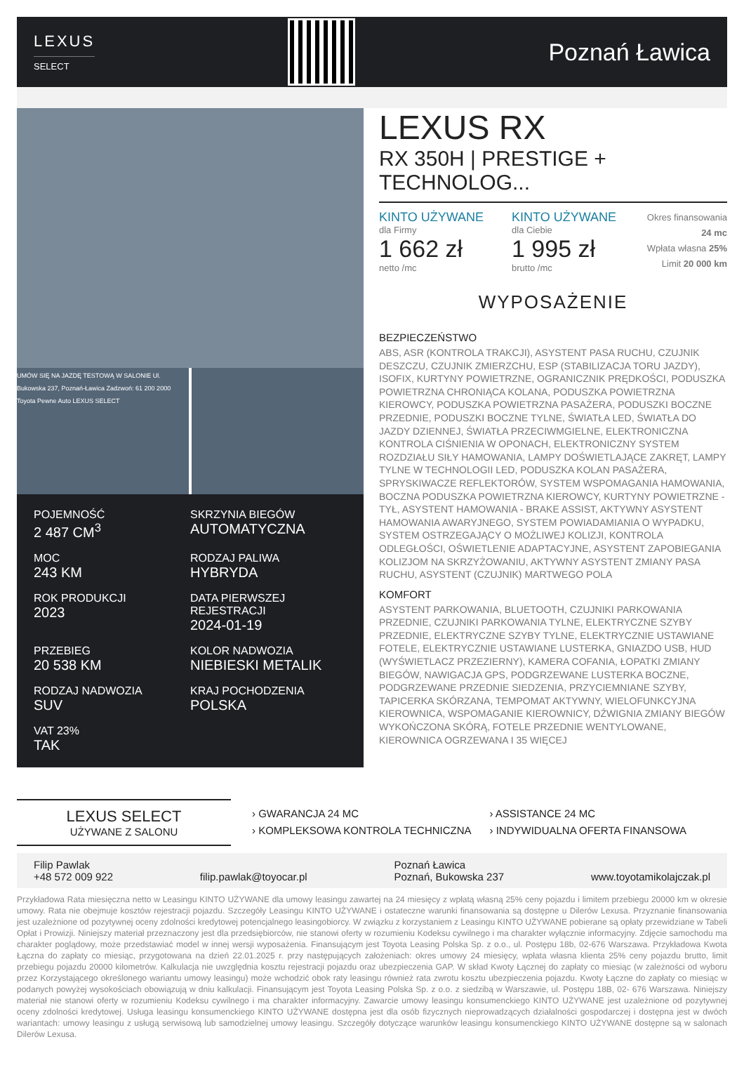LEXUS
SELECT
Poznań Ławica
UMÓW SIĘ NA JAZDĘ TESTOWĄ W SALONIE Ul. Bukowska 237, Poznań-Ławica Zadzwoń: 61 200 2000 Toyota Pewne Auto LEXUS SELECT
POJEMNOŚĆ
2 487 CM<sup>3</sup>
SKRZYNIA BIEGÓW
AUTOMATYCZNA
MOC
243 KM
RODZAJ PALIWA
HYBRYDA
ROK PRODUKCJI
2023
DATA PIERWSZEJ REJESTRACJI
2024-01-19
PRZEBIEG
20 538 KM
KOLOR NADWOZIA
NIEBIESKI METALIK
RODZAJ NADWOZIA
SUV
KRAJ POCHODZENIA
POLSKA
VAT 23%
TAK
LEXUS RX
RX 350H | PRESTIGE + TECHNOLOG...
KINTO UŻYWANE
dla Firmy
1 662 zł
netto /mc
KINTO UŻYWANE
dla Ciebie
1 995 zł
brutto /mc
Okres finansowania 24 mc
Wpłata własna 25%
Limit 20 000 km
WYPOSAŻENIE
BEZPIECZEŃSTWO
ABS, ASR (KONTROLA TRAKCJI), ASYSTENT PASA RUCHU, CZUJNIK DESZCZU, CZUJNIK ZMIERZCHU, ESP (STABILIZACJA TORU JAZDY), ISOFIX, KURTYNY POWIETRZNE, OGRANICZNIK PRĘDKOŚCI, PODUSZKA POWIETRZNA CHRONIĄCA KOLANA, PODUSZKA POWIETRZNA KIEROWCY, PODUSZKA POWIETRZNA PASAŻERA, PODUSZKI BOCZNE PRZEDNIE, PODUSZKI BOCZNE TYLNE, ŚWIATŁA LED, ŚWIATŁA DO JAZDY DZIENNEJ, ŚWIATŁA PRZECIWMGIELNE, ELEKTRONICZNA KONTROLA CIŚNIENIA W OPONACH, ELEKTRONICZNY SYSTEM ROZDZIAŁU SIŁY HAMOWANIA, LAMPY DOŚWIETLAJĄCE ZAKRĘT, LAMPY TYLNE W TECHNOLOGII LED, PODUSZKA KOLAN PASAŻERA, SPRYSKIWACZE REFLEKTORÓW, SYSTEM WSPOMAGANIA HAMOWANIA, BOCZNA PODUSZKA POWIETRZNA KIEROWCY, KURTYNY POWIETRZNE - TYŁ, ASYSTENT HAMOWANIA - BRAKE ASSIST, AKTYWNY ASYSTENT HAMOWANIA AWARYJNEGO, SYSTEM POWIADAMIANIA O WYPADKU, SYSTEM OSTRZEGAJĄCY O MOŻLIWEJ KOLIZJI, KONTROLA ODLEGŁOŚCI, OŚWIETLENIE ADAPTACYJNE, ASYSTENT ZAPOBIEGANIA KOLIZJOM NA SKRZYŻOWANIU, AKTYWNY ASYSTENT ZMIANY PASA RUCHU, ASYSTENT (CZUJNIK) MARTWEGO POLA
KOMFORT
ASYSTENT PARKOWANIA, BLUETOOTH, CZUJNIKI PARKOWANIA PRZEDNIE, CZUJNIKI PARKOWANIA TYLNE, ELEKTRYCZNE SZYBY PRZEDNIE, ELEKTRYCZNE SZYBY TYLNE, ELEKTRYCZNIE USTAWIANE FOTELE, ELEKTRYCZNIE USTAWIANE LUSTERKA, GNIAZDO USB, HUD (WYŚWIETLACZ PRZEZIERNY), KAMERA COFANIA, ŁOPATKI ZMIANY BIEGÓW, NAWIGACJA GPS, PODGRZEWANE LUSTERKA BOCZNE, PODGRZEWANE PRZEDNIE SIEDZENIA, PRZYCIEMNIANE SZYBY, TAPICERKA SKÓRZANA, TEMPOMAT AKTYWNY, WIELOFUNKCYJNA KIEROWNICA, WSPOMAGANIE KIEROWNICY, DŹWIGNIA ZMIANY BIEGÓW WYKOŃCZONA SKÓRĄ, FOTELE PRZEDNIE WENTYLOWANE, KIEROWNICA OGRZEWANA I 35 WIĘCEJ
LEXUS SELECT
UŻYWANE Z SALONU
› GWARANCJA 24 MC
› KOMPLEKSOWA KONTROLA TECHNICZNA
› ASSISTANCE 24 MC
› INDYWIDUALNA OFERTA FINANSOWA
Filip Pawlak
+48 572 009 922
filip.pawlak@toyocar.pl Poznań Ławica
Poznań, Bukowska 237
www.toyotamikolajczak.pl
Przykładowa Rata miesięczna netto w Leasingu KINTO UŻYWANE dla umowy leasingu zawartej na 24 miesięcy z wpłatą własną 25% ceny pojazdu i limitem przebiegu 20000 km w okresie umowy. Rata nie obejmuje kosztów rejestracji pojazdu. Szczegóły Leasingu KINTO UŻYWANE i ostateczne warunki finansowania są dostępne u Dilerów Lexusa. Przyznanie finansowania jest uzależnione od pozytywnej oceny zdolności kredytowej potencjalnego leasingobiorcy. W związku z korzystaniem z Leasingu KINTO UŻYWANE pobierane są opłaty przewidziane w Tabeli Opłat i Prowizji. Niniejszy materiał przeznaczony jest dla przedsiębiorców, nie stanowi oferty w rozumieniu Kodeksu cywilnego i ma charakter wyłącznie informacyjny. Zdjęcie samochodu ma charakter poglądowy, może przedstawiać model w innej wersji wyposażenia. Finansującym jest Toyota Leasing Polska Sp. z o.o., ul. Postępu 18b, 02-676 Warszawa. Przykładowa Kwota Łączna do zapłaty co miesiąc, przygotowana na dzień 22.01.2025 r. przy następujących założeniach: okres umowy 24 miesięcy, wpłata własna klienta 25% ceny pojazdu brutto, limit przebiegu pojazdu 20000 kilometrów. Kalkulacja nie uwzględnia kosztu rejestracji pojazdu oraz ubezpieczenia GAP. W skład Kwoty Łącznej do zapłaty co miesiąc (w zależności od wyboru przez Korzystającego określonego wariantu umowy leasingu) może wchodzić obok raty leasingu również rata zwrotu kosztu ubezpieczenia pojazdu. Kwoty Łączne do zapłaty co miesiąc w podanych powyżej wysokościach obowiązują w dniu kalkulacji. Finansującym jest Toyota Leasing Polska Sp. z o.o. z siedzibą w Warszawie, ul. Postępu 18B, 02- 676 Warszawa. Niniejszy materiał nie stanowi oferty w rozumieniu Kodeksu cywilnego i ma charakter informacyjny. Zawarcie umowy leasingu konsumenckiego KINTO UŻYWANE jest uzależnione od pozytywnej oceny zdolności kredytowej. Usługa leasingu konsumenckiego KINTO UŻYWANE dostępna jest dla osób fizycznych nieprowadzących działalności gospodarczej i dostępna jest w dwóch wariantach: umowy leasingu z usługą serwisową lub samodzielnej umowy leasingu. Szczegóły dotyczące warunków leasingu konsumenckiego KINTO UŻYWANE dostępne są w salonach Dilerów Lexusa.